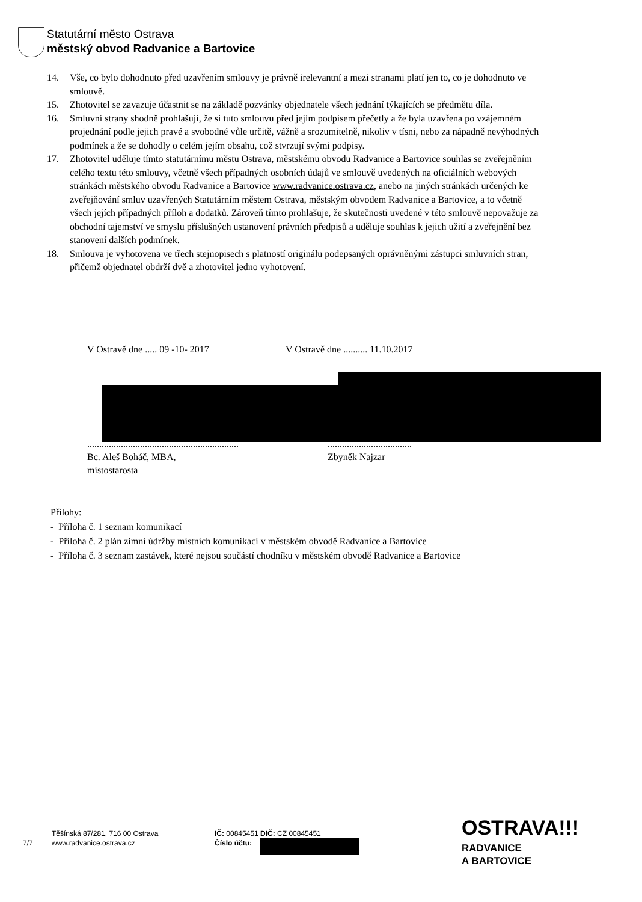Statutární město Ostrava
městský obvod Radvanice a Bartovice
14. Vše, co bylo dohodnuto před uzavřením smlouvy je právně irelevantní a mezi stranami platí jen to, co je dohodnuto ve smlouvě.
15. Zhotovitel se zavazuje účastnit se na základě pozvánky objednatele všech jednání týkajících se předmětu díla.
16. Smluvní strany shodně prohlašují, že si tuto smlouvu před jejím podpisem přečetly a že byla uzavřena po vzájemném projednání podle jejich pravé a svobodné vůle určitě, vážně a srozumitelně, nikoliv v tísni, nebo za nápadně nevýhodných podmínek a že se dohodly o celém jejím obsahu, což stvrzují svými podpisy.
17. Zhotovitel uděluje tímto statutárnímu městu Ostrava, městskému obvodu Radvanice a Bartovice souhlas se zveřejněním celého textu této smlouvy, včetně všech případných osobních údajů ve smlouvě uvedených na oficiálních webových stránkách městského obvodu Radvanice a Bartovice www.radvanice.ostrava.cz, anebo na jiných stránkách určených ke zveřejňování smluv uzavřených Statutárním městem Ostrava, městským obvodem Radvanice a Bartovice, a to včetně všech jejích případných příloh a dodatků. Zároveň tímto prohlašuje, že skutečnosti uvedené v této smlouvě nepovažuje za obchodní tajemství ve smyslu příslušných ustanovení právních předpisů a uděluje souhlas k jejich užití a zveřejnění bez stanovení dalších podmínek.
18. Smlouva je vyhotovena ve třech stejnopisech s platností originálu podepsaných oprávněnými zástupci smluvních stran, přičemž objednatel obdrží dvě a zhotovitel jedno vyhotovení.
V Ostravě dne ..... 09 -10- 2017 V Ostravě dne .......... 11.10.2017
...............................................................
Bc. Aleš Boháč, MBA,
místostarosta
...................................
Zbyněk Najzar
Přílohy:
- Příloha č. 1 seznam komunikací
- Příloha č. 2 plán zimní údržby místních komunikací v městském obvodě Radvanice a Bartovice
- Příloha č. 3 seznam zastávek, které nejsou součástí chodníku v městském obvodě Radvanice a Bartovice
7/7
Těšínská 87/281, 716 00 Ostrava
www.radvanice.ostrava.cz
IČ: 00845451 DIČ: CZ 00845451
Číslo účtu:
OSTRAVA!!!
RADVANICE
A BARTOVICE